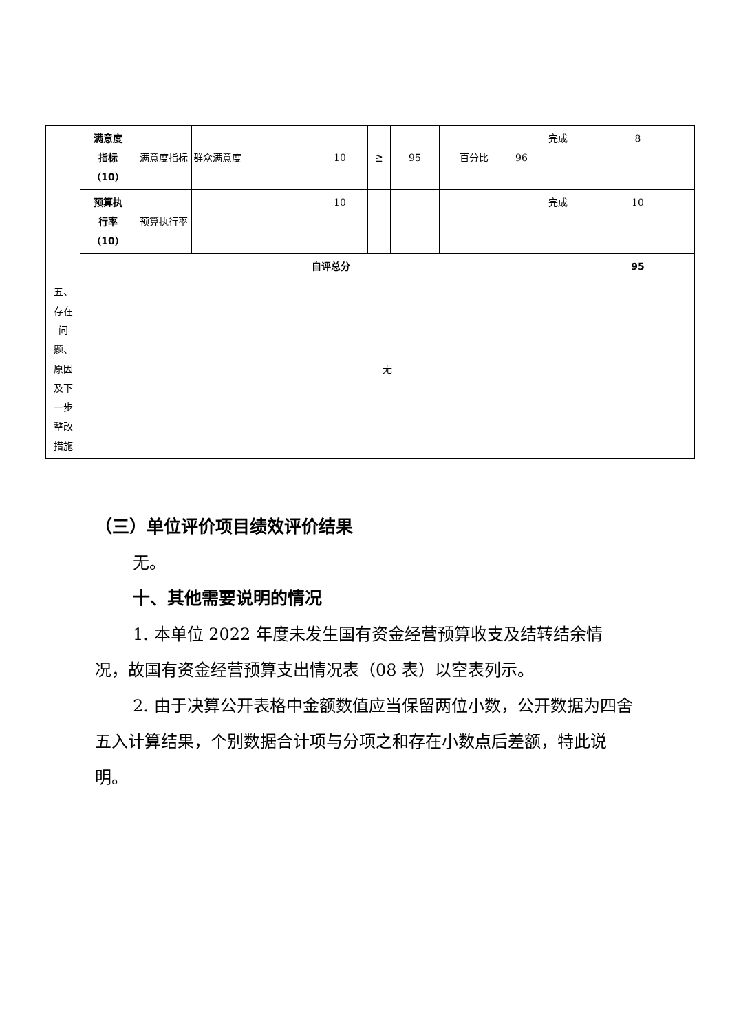| | 满意度 指标 （10） | 满意度指标 | 群众满意度 | 10 | ≧ | 95 | 百分比 | 96 | 完成 | 8 |
| | 预算执 行率 （10） | 预算执行率 | | 10 | | | | | 完成 | 10 |
| | 自评总分 | | | | | | | | | 95 |
| 五、 存在 问 题、 原因 及下 一步 整改 措施 | 无 | | | | | | | | | |
（三）单位评价项目绩效评价结果
无。
十、其他需要说明的情况
1. 本单位 2022 年度未发生国有资金经营预算收支及结转结余情况，故国有资金经营预算支出情况表（08 表）以空表列示。
2. 由于决算公开表格中金额数值应当保留两位小数，公开数据为四舍五入计算结果，个别数据合计项与分项之和存在小数点后差额，特此说明。